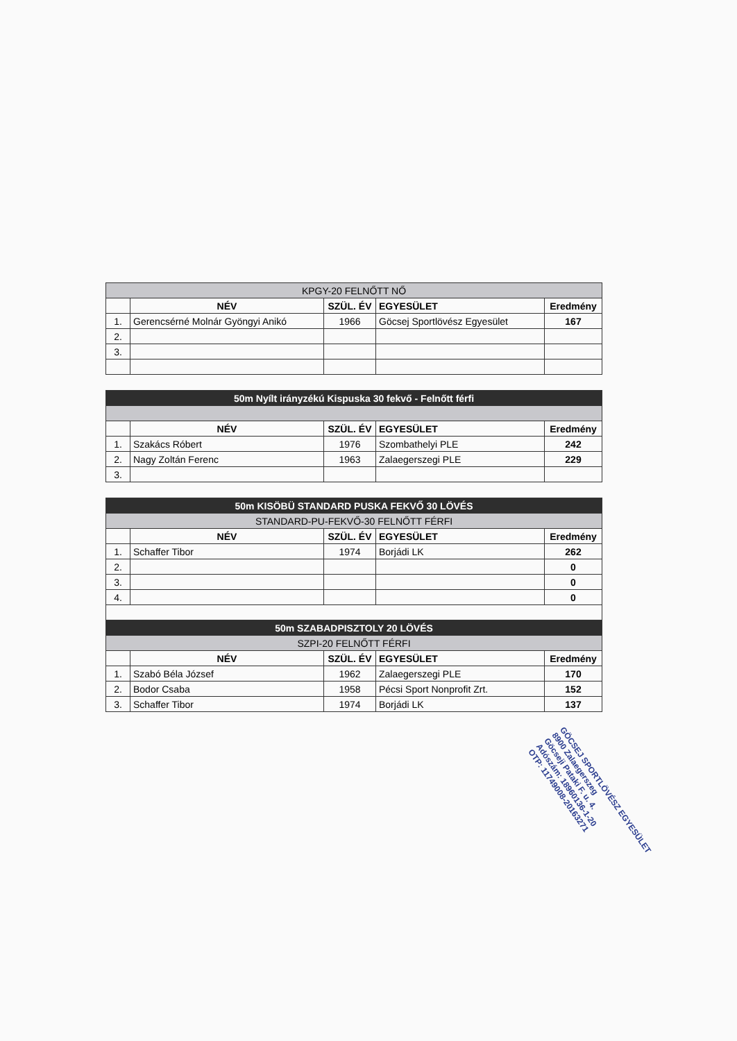| KPGY-20 FELNŐTT NŐ | | | | |
| | NÉV | SZÜL. ÉV | EGYESÜLET | Eredmény |
| 1. | Gerencsérné Molnár Gyöngyi Anikó | 1966 | Göcsej Sportlövész Egyesület | 167 |
| 2. | | | | |
| 3. | | | | |
| 50m Nyílt irányzékú Kispuska 30 fekvő - Felnőtt férfi | | | | |
| | NÉV | SZÜL. ÉV | EGYESÜLET | Eredmény |
| 1. | Szakács Róbert | 1976 | Szombathelyi PLE | 242 |
| 2. | Nagy Zoltán Ferenc | 1963 | Zalaegerszegi PLE | 229 |
| 3. | | | | |
| 50m KISÖBÜ STANDARD PUSKA FEKVŐ 30 LÖVÉS | | | | |
| STANDARD-PU-FEKVŐ-30 FELNŐTT FÉRFI | | | | |
| | NÉV | SZÜL. ÉV | EGYESÜLET | Eredmény |
| 1. | Schaffer Tibor | 1974 | Borjádi LK | 262 |
| 2. | | | | 0 |
| 3. | | | | 0 |
| 4. | | | | 0 |
| 50m SZABADPISZTOLY 20 LÖVÉS | | | | |
| SZPI-20 FELNŐTT FÉRFI | | | | |
| | NÉV | SZÜL. ÉV | EGYESÜLET | Eredmény |
| 1. | Szabó Béla József | 1962 | Zalaegerszegi PLE | 170 |
| 2. | Bodor Csaba | 1958 | Pécsi Sport Nonprofit Zrt. | 152 |
| 3. | Schaffer Tibor | 1974 | Borjádi LK | 137 |
GÖCSEJ SPORTLÖVÉSZ EGYESÜLET
8900 Zalaegerszeg
Göcseji Pataki F. u. 4.
Adószám: 18960136-1-20
OTP: 11749008-20163271